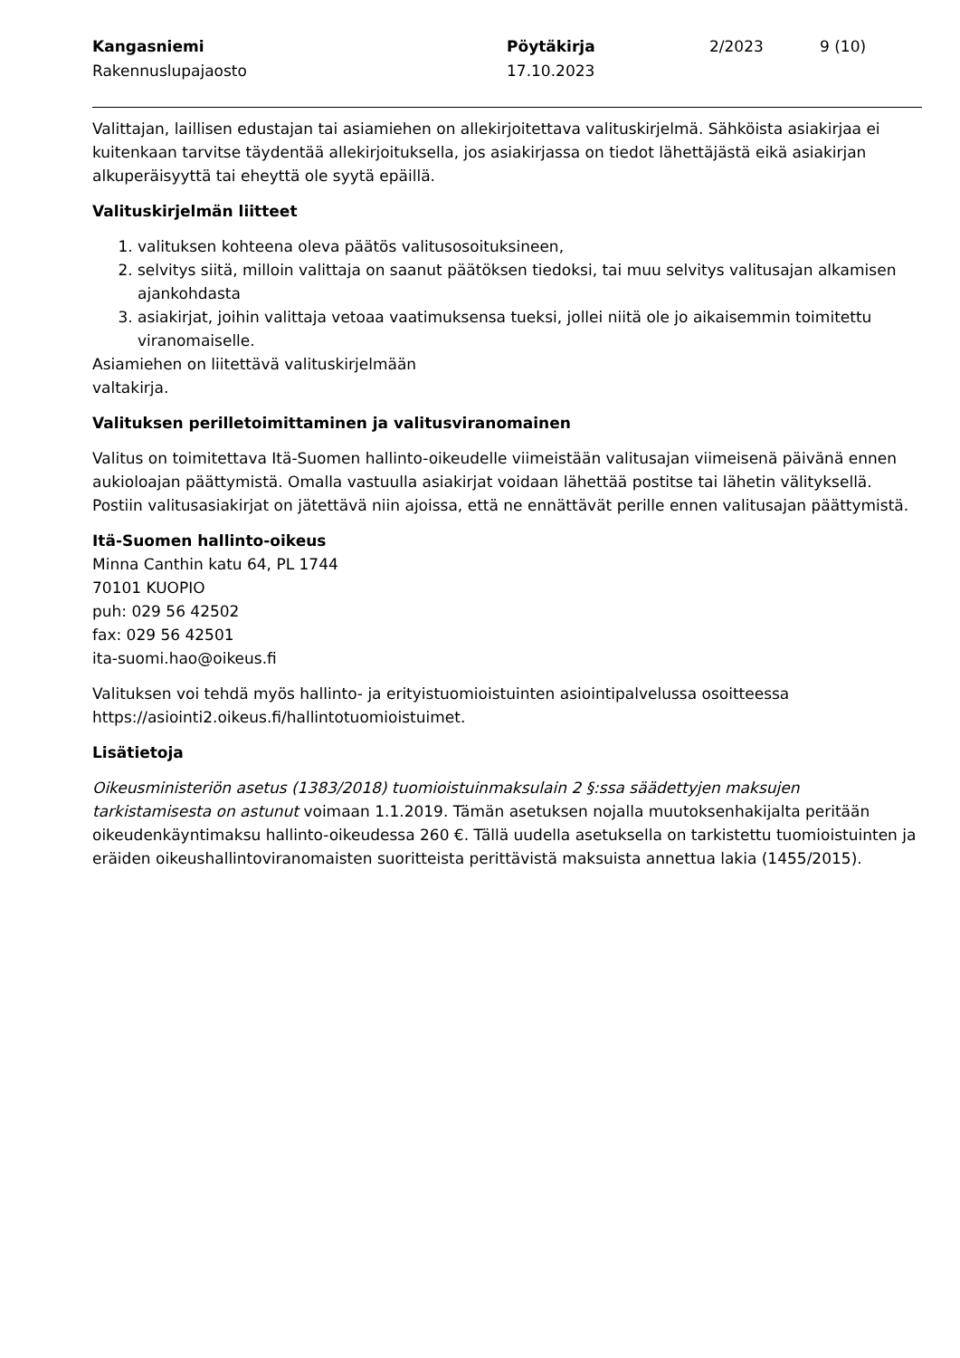Kangasniemi
Rakennuslupajaosto
Pöytäkirja
17.10.2023
2/2023
9 (10)
Valittajan, laillisen edustajan tai asiamiehen on allekirjoitettava valituskirjelmä. Sähköista asiakirjaa ei kuitenkaan tarvitse täydentää allekirjoituksella, jos asiakirjassa on tiedot lähettäjästä eikä asiakirjan alkuperäisyyttä tai eheyttä ole syytä epäillä.
Valituskirjelmän liitteet
1. valituksen kohteena oleva päätös valitusosoituksineen,
2. selvitys siitä, milloin valittaja on saanut päätöksen tiedoksi, tai muu selvitys valitusajan alkamisen ajankohdasta
3. asiakirjat, joihin valittaja vetoaa vaatimuksensa tueksi, jollei niitä ole jo aikaisemmin toimitettu viranomaiselle.
Asiamiehen on liitettävä valituskirjelmään
valtakirja.
Valituksen perilletoimittaminen ja valitusviranomainen
Valitus on toimitettava Itä-Suomen hallinto-oikeudelle viimeistään valitusajan viimeisenä päivänä ennen aukioloajan päättymistä. Omalla vastuulla asiakirjat voidaan lähettää postitse tai lähetin välityksellä. Postiin valitusasiakirjat on jätettävä niin ajoissa, että ne ennättävät perille ennen valitusajan päättymistä.
Itä-Suomen hallinto-oikeus
Minna Canthin katu 64, PL 1744
70101 KUOPIO
puh: 029 56 42502
fax: 029 56 42501
ita-suomi.hao@oikeus.fi
Valituksen voi tehdä myös hallinto- ja erityistuomioistuinten asiointipalvelussa osoitteessa https://asiointi2.oikeus.fi/hallintotuomioistuimet.
Lisätietoja
Oikeusministeriön asetus (1383/2018) tuomioistuinmaksulain 2 §:ssa säädettyjen maksujen tarkistamisesta on astunut voimaan 1.1.2019. Tämän asetuksen nojalla muutoksenhakijalta peritään oikeudenkäyntimaksu hallinto-oikeudessa 260 €. Tällä uudella asetuksella on tarkistettu tuomioistuinten ja eräiden oikeushallintoviranomaisten suoritteista perittävistä maksuista annettua lakia (1455/2015).